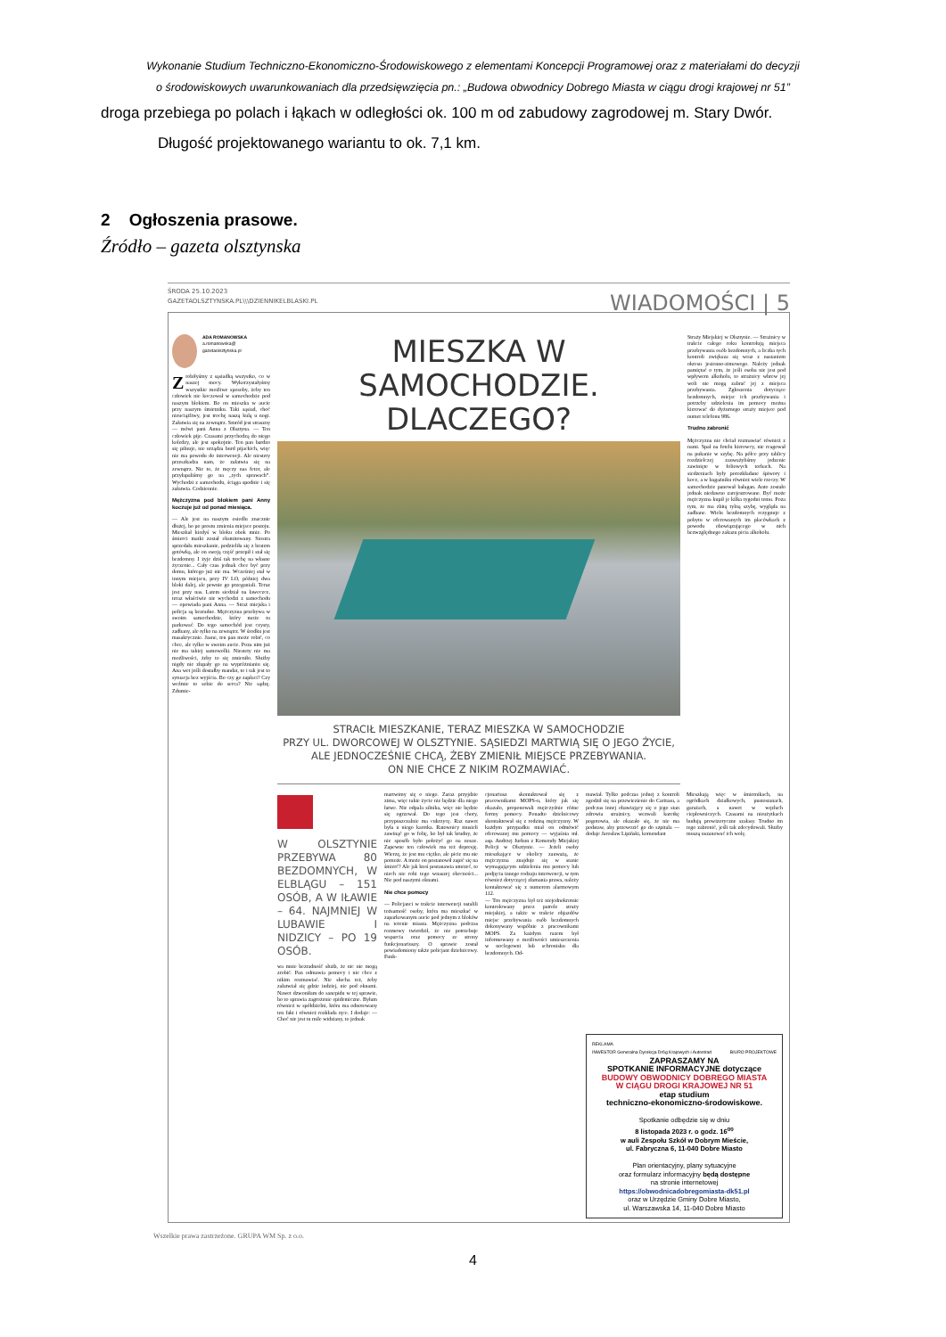Wykonanie Studium Techniczno-Ekonomiczno-Środowiskowego z elementami Koncepcji Programowej oraz z materiałami do decyzji
o środowiskowych uwarunkowaniach dla przedsięwzięcia pn.: „Budowa obwodnicy Dobrego Miasta w ciągu drogi krajowej nr 51”
droga przebiega po polach i łąkach w odległości ok. 100 m od zabudowy zagrodowej m. Stary Dwór.
Długość projektowanego wariantu to ok. 7,1 km.
2 Ogłoszenia prasowe.
Źródło – gazeta olsztynska
ŚRODA 25.10.2023
GAZETAOLSZTYNSKA.PL\\\DZIENNIKELBLASKI.PL
WIADOMOŚCI | 5
ADA ROMANOWSKA
a.romanowska@
gazetaolsztynska.pl
Zrobiłyśmy z sąsiadką wszystko, co w naszej mocy. Wykorzystałyśmy wszystkie możliwe sposoby, żeby ten człowiek nie koczował w samochodzie pod naszym blokiem. Bo on mieszka w aucie przy naszym śmietniku. Taki sąsiad, choć nieuciążliwy, jest trochę naszą kulą u nogi. Załatwia się na zewnątrz. Smród jest straszny — mówi pani Anna z Olsztyna. — Ten człowiek pije. Czasami przychodzą do niego koledzy, ale jest spokojnie. Ten pan bardzo się pilnuje, nie urządza burd pijackich, więc nie ma powodu do interwencji. Ale niestety przeszkadza nam, że załatwia się na zewnątrz. Nie to, że męczy nas fetor, ale przyłapaliśmy go na „tych sprawach”. Wychodzi z samochodu, ściąga spodnie i się załatwia. Codziennie.
Mężczyzna pod blokiem pani Anny koczuje już od ponad miesiąca.
— Ale jest na naszym osiedlu znacznie dłużej, bo po prostu zmienia miejsce postoju. Mieszkał kiedyś w bloku obok mnie. Po śmierci matki został eksmitowany. Siostra sprzedała mieszkanie, podzieliła się z bratem gotówką, ale on swoją część przepił i stał się bezdomny. I żyje dziś tak trochę na własne życzenie... Cały czas jednak chce być przy domu, którego już nie ma. Wcześniej stał w innym miejscu, przy IV LO, później dwa bloki dalej, ale pewnie go przeganiali. Teraz jest przy nas. Latem siedział na ławeczce, teraz właściwie nie wychodzi z samochodu — opowiada pani Anna. — Straż miejska i policja są bezradne. Mężczyzna przebywa w swoim samochodzie, który może tu parkować. Do tego samochód jest czysty, zadbany, ale tylko na zewnątrz. W środku jest masakrycznie. Jasne, ten pan może robić, co chce, ale tylko w swoim aucie. Poza nim już nie ma takiej samowolki. Niestety nie ma możliwości, żeby to się zmieniło. Służby nigdy nie złapały go na wypróżnianiu się. Ana wet jeśli dostałby mandat, to i tak jest to sytuacja bez wyjścia. Bo czy go zapłaci? Czy weźmie to sobie do serca? Nie sądzę. Zdumie-
MIESZKA W SAMOCHODZIE.
DLACZEGO?
STRACIŁ MIESZKANIE, TERAZ MIESZKA W SAMOCHODZIE
PRZY UL. DWORCOWEJ W OLSZTYNIE. SĄSIEDZI MARTWIĄ SIĘ O JEGO ŻYCIE,
ALE JEDNOCZEŚNIE CHCĄ, ŻEBY ZMIENIŁ MIEJSCE PRZEBYWANIA.
ON NIE CHCE Z NIKIM ROZMAWIAĆ.
Straży Miejskiej w Olsztynie. — Strażnicy w trakcie całego roku kontrolują miejsca przebywania osób bezdomnych, a liczba tych kontroli zwiększa się wraz z nastaniem okresu jesienno-zimowego. Należy jednak pamiętać o tym, że jeśli osoba nie jest pod wpływem alkoholu, to strażnicy wbrew jej woli nie mogą zabrać jej z miejsca przebywania. Zgłoszenia dotyczące bezdomnych, miejsc ich przebywania i potrzeby udzielenia im pomocy można kierować do dyżurnego straży miejsce pod numer telefonu 986.
Trudno zabronić
Mężczyzna nie chciał rozmawiać również z nami. Spał na fotelu kierowcy, nie reagował na pukanie w szybę. Na półce przy tablicy rozdzielczej zauważyliśmy jedzenie zawinięte w foliowych torbach. Na siedzeniach były porozkładane śpiwory i koce, a w bagażniku również wiele rzeczy. W samochodzie panował bałagan. Auto zostało jednak niedawno zarejestrowane. Być może mężczyzna kupił je kilka tygodni temu. Poza tym, że ma zbitą tylną szybę, wygląda na zadbane. Wielu bezdomnych rezygnuje z pobytu w oferowanych im placówkach z powodu obowiązującego w nich bezwzględnego zakazu picia alkoholu.
W OLSZTYNIE PRZEBYWA 80 BEZDOMNYCH, W ELBLĄGU – 151 OSÓB, A W IŁAWIE – 64. NAJMNIEJ W LUBAWIE I NIDZICY – PO 19 OSÓB.
wa mnie bezradność służb, że nic nie mogą zrobić. Pan odmawia pomocy i nie chce z nikim rozmawiać. Nie słucha też, żeby załatwiał się gdzie indziej, nie pod oknami. Nawet dzwoniłam do sanepidu w tej sprawie, bo to sprawia zagrożenie epidemiczne. Byłam również w spółdzielni, która ma odnotowany ten fakt i również rozkłada ręce. I dodaje: — Choć nie jest tu mile widziany, to jednak
martwimy się o niego. Zaraz przyjdzie zima, więc takie życie nie będzie dla niego łatwe. Nie odpala silnika, więc nie będzie się ogrzewał. Do tego jest chory, przypuszczalnie ma cukrzycę. Raz nawet była u niego karetka. Ratownicy musieli zawinąć go w folię, bo był tak brudny, że nie sposób było położyć go na nosze. Zapewne ten człowiek ma też depresję. Wierzę, że jest mu ciężko, ale picie mu nie pomoże. A może on postanowił zapić się na śmierć? Ale jak ktoś postanawia umrzeć, to niech nie robi tego wnaszej obecności... Nie pod naszymi oknami.
Nie chce pomocy
— Policjanci w trakcie interwencji ustalili tożsamość osoby, która ma mieszkać w zaparkowanym aucie pod jednym z bloków na terenie miasta. Mężczyzna podczas rozmowy twierdził, że nie potrzebuje wsparcia oraz pomocy ze strony funkcjonariuszy. O sprawie został powiadomiony także policjant dzielnicowy. Funk-
cjonariusz skontaktował się z pracownikami MOPS-u, który jak się okazało, proponowali mężczyźnie różne formy pomocy. Ponadto dzielnicowy skontaktował się z rodziną mężczyzny. W każdym przypadku miał on odmówić oferowanej mu pomocy — wyjaśnia mł. asp. Andrzej Jurkun z Komendy Miejskiej Policji w Olsztynie. — Jeżeli osoby mieszkające w okolicy zauważą, że mężczyzna znajduje się w stanie wymagającym udzielenia mu pomocy lub podjęcia innego rodzaju interwencji, w tym również dotyczącej złamania prawa, należy kontaktować się z numerem alarmowym 112.
— Ten mężczyzna był też niejednokrotnie kontrolowany przez patrole straży miejskiej, a także w trakcie objazdów miejsc przebywania osób bezdomnych dokonywany wspólnie z pracownikami MOPS. Za każdym razem był informowany o możliwości umieszczenia w noclegowni lub schronisku dla bezdomnych. Od-
mawiał. Tylko podczas jednej z kontroli zgodził się na przewiezienie do Caritasu, a podczas innej obawiający się o jego stan zdrowia strażnicy, wezwali karetkę pogotowia, ale okazało się, że nie ma podstaw, aby przewozić go do szpitala — dodaje Jarosław Lipiński, komendant
Mieszkają więc w śmietnikach, na ogródkach działkowych, pustostanach, garażach, a nawet w węzłach ciepłowniczych. Czasami na nieużytkach budują prowizoryczne szałasy. Trudno im tego zabronić, jeśli tak zdecydowali. Służby muszą uszanować ich wolę.
REKLAMA
INWESTOR Generalna Dyrekcja Dróg Krajowych i Autostrad BIURO PROJEKTOWE
ZAPRASZAMY NA
SPOTKANIE INFORMACYJNE dotyczące
BUDOWY OBWODNICY DOBREGO MIASTA
W CIĄGU DROGI KRAJOWEJ NR 51
etap studium
techniczno-ekonomiczno-środowiskowe.
Spotkanie odbędzie się w dniu
8 listopada 2023 r. o godz. 16<sup>00</sup>
w auli Zespołu Szkół w Dobrym Mieście,
ul. Fabryczna 6, 11-040 Dobre Miasto
Plan orientacyjny, plany sytuacyjne
oraz formularz informacyjny będą dostępne
na stronie internetowej
https://obwodnicadobregomiasta-dk51.pl
oraz w Urzędzie Gminy Dobre Miasto,
ul. Warszawska 14, 11-040 Dobre Miasto
Wszelkie prawa zastrzeżone. GRUPA WM Sp. z o.o.
4